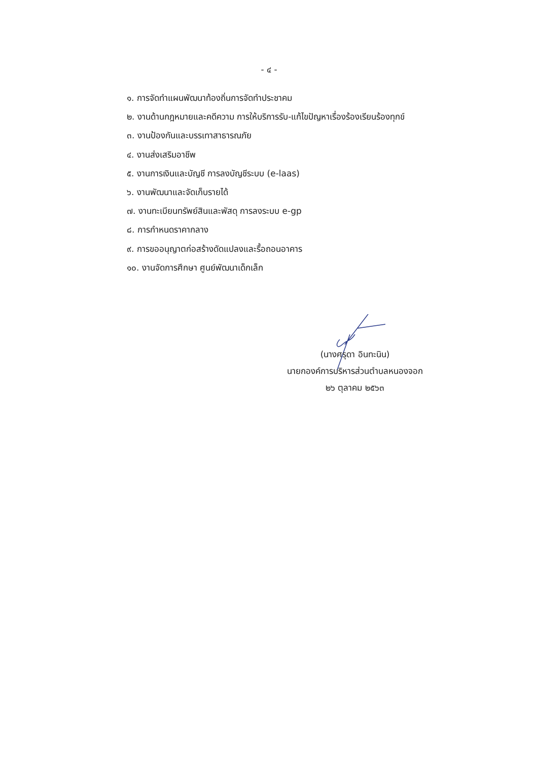- ๔ -
๑. การจัดทำแผนพัฒนาท้องถิ่นการจัดทำประชาคม
๒. งานด้านกฎหมายและคดีความ การให้บริการรับ-แก้ไขปัญหาเรื่องร้องเรียนร้องทุกข์
๓. งานป้องกันและบรรเทาสาธารณภัย
๔. งานส่งเสริมอาชีพ
๕. งานการเงินและบัญชี การลงบัญชีระบบ (e-laas)
๖. งานพัฒนาและจัดเก็บรายได้
๗. งานทะเบียนทรัพย์สินและพัสดุ การลงระบบ e-gp
๘. การกำหนดราคากลาง
๙. การขออนุญาตก่อสร้างดัดแปลงและรื้อถอนอาคาร
๑๐. งานจัดการศึกษา ศูนย์พัฒนาเด็กเล็ก
(นางศรุดา อินทะนิน)
นายกองค์การบริหารส่วนตำบลหนองจอก
๒๖ ตุลาคม ๒๕๖๓